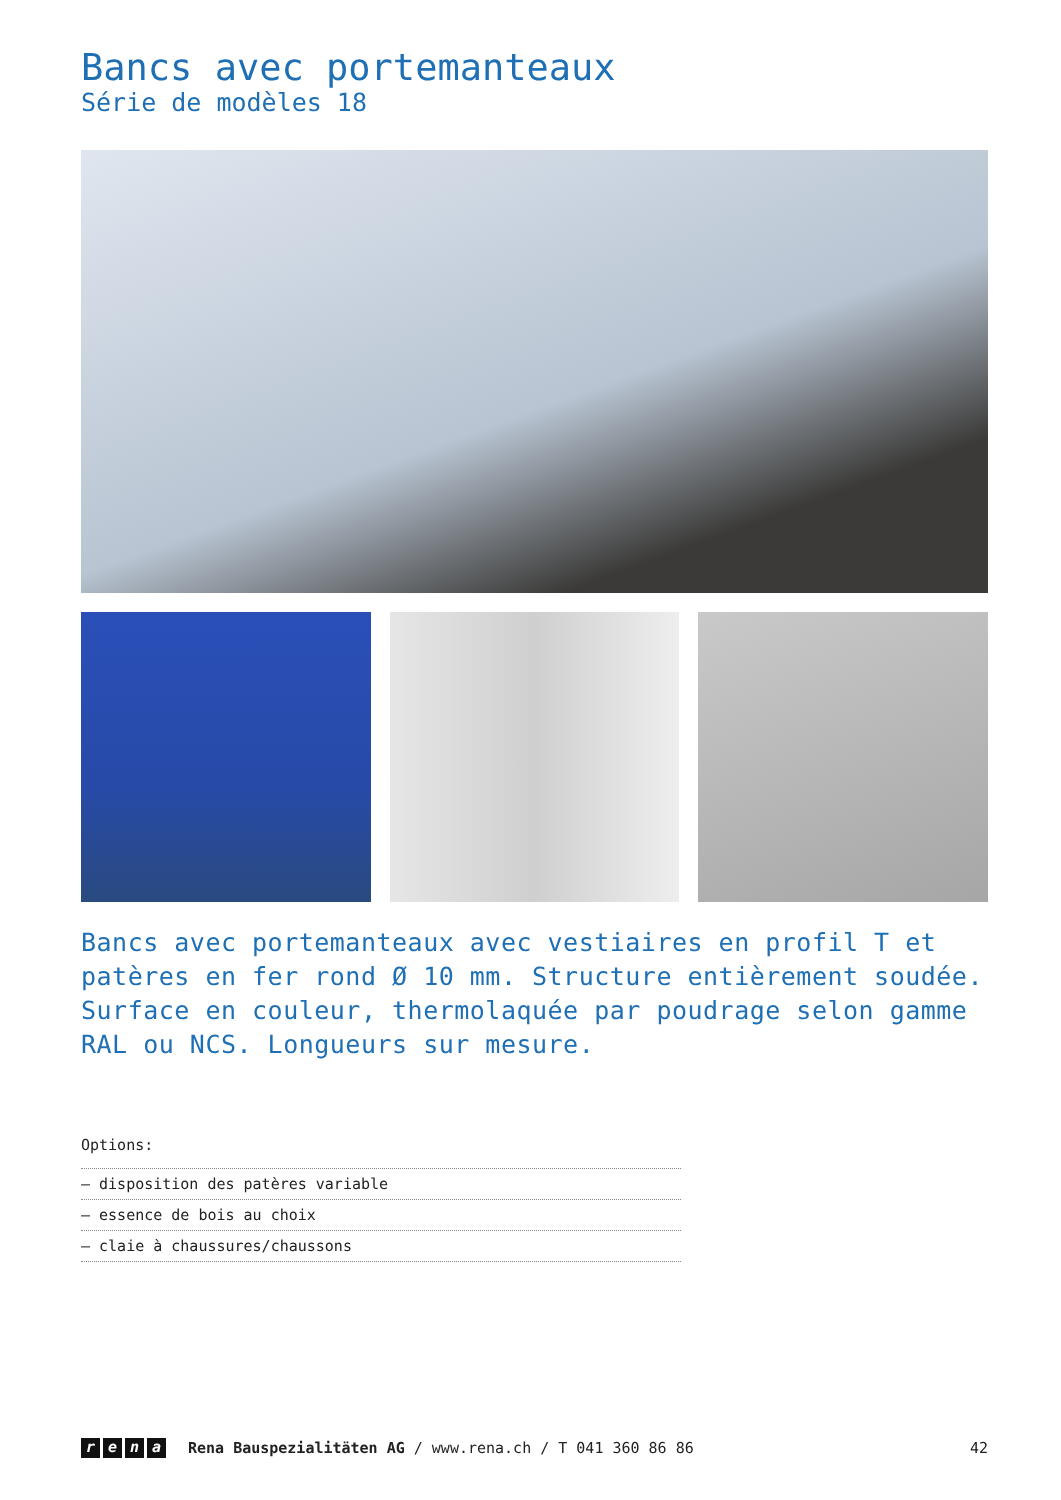Bancs avec portemanteaux
Série de modèles 18
Bancs avec portemanteaux avec vestiaires en profil T et patères en fer rond Ø 10 mm. Structure entièrement soudée. Surface en couleur, thermolaquée par poudrage selon gamme RAL ou NCS. Longueurs sur mesure.
Options:
– disposition des patères variable
– essence de bois au choix
– claie à chaussures/chaussons
rena
Rena Bauspezialitäten AG / www.rena.ch / T 041 360 86 86 42